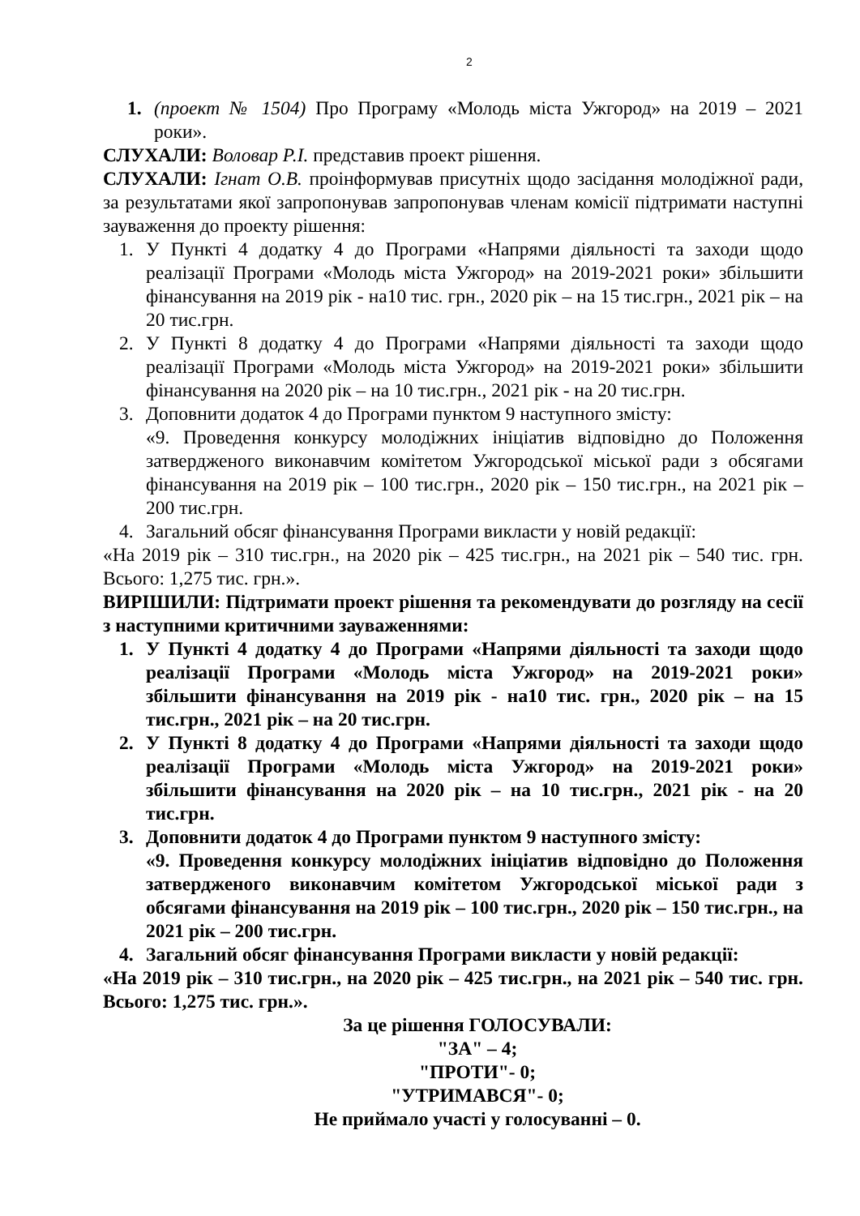2
1. (проект № 1504) Про Програму «Молодь міста Ужгород» на 2019 – 2021 роки».
СЛУХАЛИ: Воловар Р.І. представив проект рішення.
СЛУХАЛИ: Ігнат О.В. проінформував присутніх щодо засідання молодіжної ради, за результатами якої запропонував запропонував членам комісії підтримати наступні зауваження до проекту рішення:
1. У Пункті 4 додатку 4 до Програми «Напрями діяльності та заходи щодо реалізації Програми «Молодь міста Ужгород» на 2019-2021 роки» збільшити фінансування на 2019 рік - на10 тис. грн., 2020 рік – на 15 тис.грн., 2021 рік – на 20 тис.грн.
2. У Пункті 8 додатку 4 до Програми «Напрями діяльності та заходи щодо реалізації Програми «Молодь міста Ужгород» на 2019-2021 роки» збільшити фінансування на 2020 рік – на 10 тис.грн., 2021 рік - на 20 тис.грн.
3. Доповнити додаток 4 до Програми пунктом 9 наступного змісту:
«9. Проведення конкурсу молодіжних ініціатив відповідно до Положення затвердженого виконавчим комітетом Ужгородської міської ради з обсягами фінансування на 2019 рік – 100 тис.грн., 2020 рік – 150 тис.грн., на 2021 рік – 200 тис.грн.
4. Загальний обсяг фінансування Програми викласти у новій редакції:
«На 2019 рік – 310 тис.грн., на 2020 рік – 425 тис.грн., на 2021 рік – 540 тис. грн. Всього: 1,275 тис. грн.».
ВИРІШИЛИ: Підтримати проект рішення та рекомендувати до розгляду на сесії з наступними критичними зауваженнями:
1. У Пункті 4 додатку 4 до Програми «Напрями діяльності та заходи щодо реалізації Програми «Молодь міста Ужгород» на 2019-2021 роки» збільшити фінансування на 2019 рік - на10 тис. грн., 2020 рік – на 15 тис.грн., 2021 рік – на 20 тис.грн.
2. У Пункті 8 додатку 4 до Програми «Напрями діяльності та заходи щодо реалізації Програми «Молодь міста Ужгород» на 2019-2021 роки» збільшити фінансування на 2020 рік – на 10 тис.грн., 2021 рік - на 20 тис.грн.
3. Доповнити додаток 4 до Програми пунктом 9 наступного змісту:
«9. Проведення конкурсу молодіжних ініціатив відповідно до Положення затвердженого виконавчим комітетом Ужгородської міської ради з обсягами фінансування на 2019 рік – 100 тис.грн., 2020 рік – 150 тис.грн., на 2021 рік – 200 тис.грн.
4. Загальний обсяг фінансування Програми викласти у новій редакції:
«На 2019 рік – 310 тис.грн., на 2020 рік – 425 тис.грн., на 2021 рік – 540 тис. грн. Всього: 1,275 тис. грн.».
За це рішення ГОЛОСУВАЛИ:
"ЗА" – 4;
"ПРОТИ"- 0;
"УТРИМАВСЯ"- 0;
Не приймало участі у голосуванні – 0.